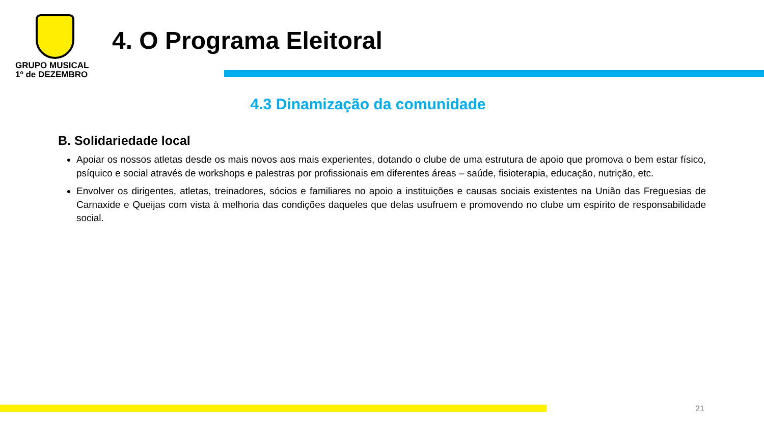GRUPO MUSICAL
1º de DEZEMBRO
4. O Programa Eleitoral
4.3 Dinamização da comunidade
B. Solidariedade local
Apoiar os nossos atletas desde os mais novos aos mais experientes, dotando o clube de uma estrutura de apoio que promova o bem estar físico, psíquico e social através de workshops e palestras por profissionais em diferentes áreas – saúde, fisioterapia, educação, nutrição, etc.
Envolver os dirigentes, atletas, treinadores, sócios e familiares no apoio a instituições e causas sociais existentes na União das Freguesias de Carnaxide e Queijas com vista à melhoria das condições daqueles que delas usufruem e promovendo no clube um espírito de responsabilidade social.
21